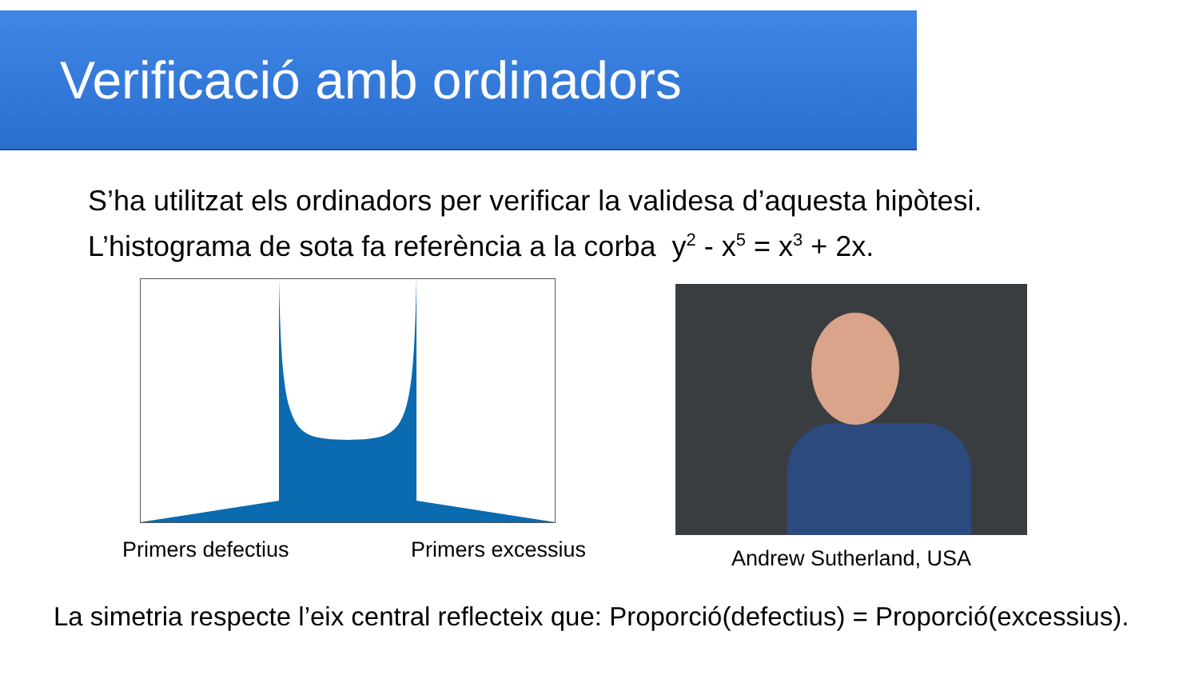Verificació amb ordinadors
S’ha utilitzat els ordinadors per verificar la validesa d’aquesta hipòtesi.
L’histograma de sota fa referència a la corba y<sup>2</sup> - x<sup>5</sup> = x<sup>3</sup> + 2x.
Primers defectius Primers excessius
Andrew Sutherland, USA
La simetria respecte l’eix central reflecteix que: Proporció(defectius) = Proporció(excessius).